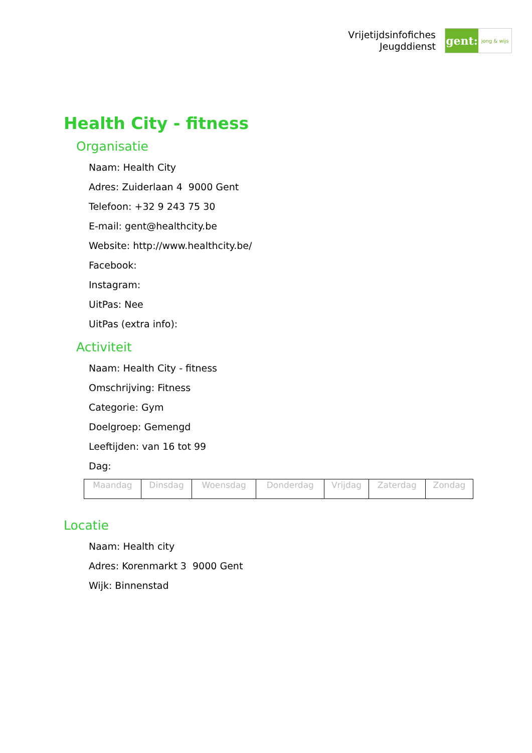Vrijetijdsinfofiches
Jeugddienst
gent:
jong & wijs
Health City - fitness
Organisatie
Naam: Health City
Adres: Zuiderlaan 4 9000 Gent
Telefoon: +32 9 243 75 30
E-mail: gent@healthcity.be
Website: http://www.healthcity.be/
Facebook:
Instagram:
UitPas: Nee
UitPas (extra info):
Activiteit
Naam: Health City - fitness
Omschrijving: Fitness
Categorie: Gym
Doelgroep: Gemengd
Leeftijden: van 16 tot 99
Dag:
| Maandag | Dinsdag | Woensdag | Donderdag | Vrijdag | Zaterdag | Zondag |
Locatie
Naam: Health city
Adres: Korenmarkt 3 9000 Gent
Wijk: Binnenstad